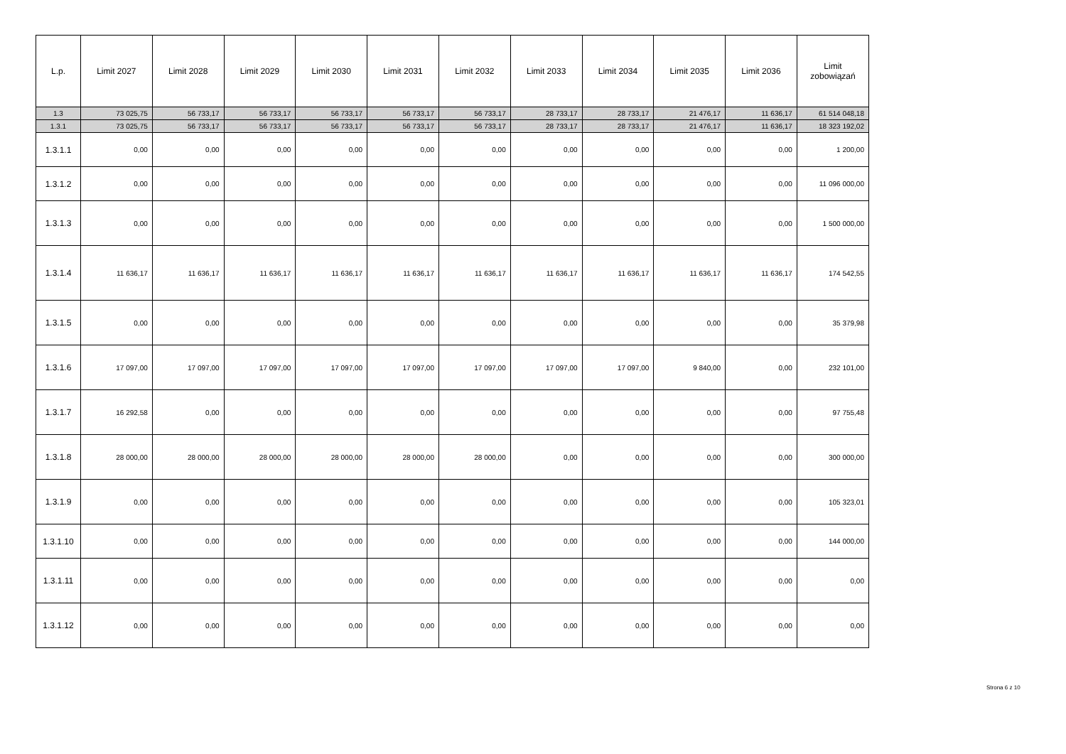| L.p. | Limit 2027 | Limit 2028 | Limit 2029 | Limit 2030 | Limit 2031 | Limit 2032 | Limit 2033 | Limit 2034 | Limit 2035 | Limit 2036 | Limit zobowiązań |
| --- | --- | --- | --- | --- | --- | --- | --- | --- | --- | --- | --- |
| 1.3 | 73 025,75 | 56 733,17 | 56 733,17 | 56 733,17 | 56 733,17 | 56 733,17 | 28 733,17 | 28 733,17 | 21 476,17 | 11 636,17 | 61 514 048,18 |
| 1.3.1 | 73 025,75 | 56 733,17 | 56 733,17 | 56 733,17 | 56 733,17 | 56 733,17 | 28 733,17 | 28 733,17 | 21 476,17 | 11 636,17 | 18 323 192,02 |
| 1.3.1.1 | 0,00 | 0,00 | 0,00 | 0,00 | 0,00 | 0,00 | 0,00 | 0,00 | 0,00 | 0,00 | 1 200,00 |
| 1.3.1.2 | 0,00 | 0,00 | 0,00 | 0,00 | 0,00 | 0,00 | 0,00 | 0,00 | 0,00 | 0,00 | 11 096 000,00 |
| 1.3.1.3 | 0,00 | 0,00 | 0,00 | 0,00 | 0,00 | 0,00 | 0,00 | 0,00 | 0,00 | 0,00 | 1 500 000,00 |
| 1.3.1.4 | 11 636,17 | 11 636,17 | 11 636,17 | 11 636,17 | 11 636,17 | 11 636,17 | 11 636,17 | 11 636,17 | 11 636,17 | 11 636,17 | 174 542,55 |
| 1.3.1.5 | 0,00 | 0,00 | 0,00 | 0,00 | 0,00 | 0,00 | 0,00 | 0,00 | 0,00 | 0,00 | 35 379,98 |
| 1.3.1.6 | 17 097,00 | 17 097,00 | 17 097,00 | 17 097,00 | 17 097,00 | 17 097,00 | 17 097,00 | 17 097,00 | 9 840,00 | 0,00 | 232 101,00 |
| 1.3.1.7 | 16 292,58 | 0,00 | 0,00 | 0,00 | 0,00 | 0,00 | 0,00 | 0,00 | 0,00 | 0,00 | 97 755,48 |
| 1.3.1.8 | 28 000,00 | 28 000,00 | 28 000,00 | 28 000,00 | 28 000,00 | 28 000,00 | 0,00 | 0,00 | 0,00 | 0,00 | 300 000,00 |
| 1.3.1.9 | 0,00 | 0,00 | 0,00 | 0,00 | 0,00 | 0,00 | 0,00 | 0,00 | 0,00 | 0,00 | 105 323,01 |
| 1.3.1.10 | 0,00 | 0,00 | 0,00 | 0,00 | 0,00 | 0,00 | 0,00 | 0,00 | 0,00 | 0,00 | 144 000,00 |
| 1.3.1.11 | 0,00 | 0,00 | 0,00 | 0,00 | 0,00 | 0,00 | 0,00 | 0,00 | 0,00 | 0,00 | 0,00 |
| 1.3.1.12 | 0,00 | 0,00 | 0,00 | 0,00 | 0,00 | 0,00 | 0,00 | 0,00 | 0,00 | 0,00 | 0,00 |
Strona 6 z 10